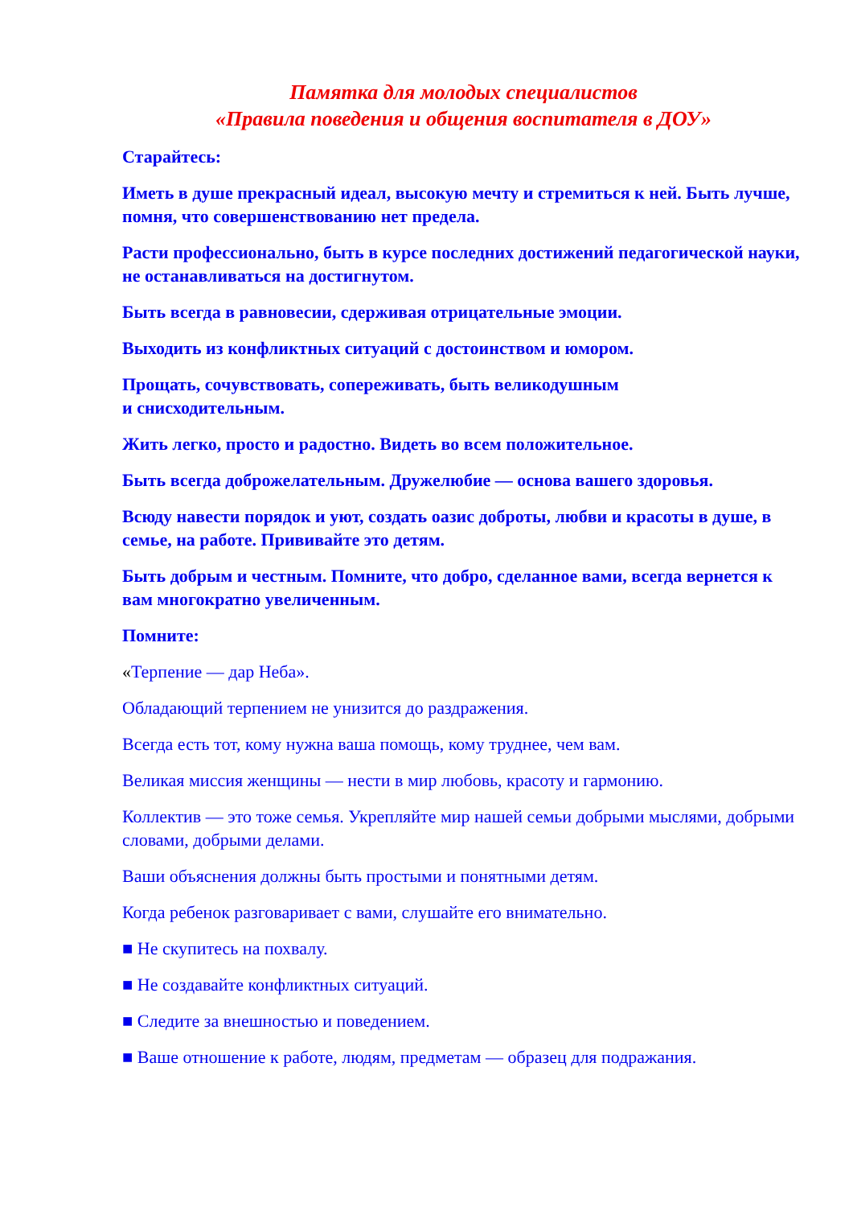Памятка для молодых специалистов
«Правила поведения и общения воспитателя в ДОУ»
Старайтесь:
Иметь в душе прекрасный идеал, высокую мечту и стремиться к ней. Быть лучше, помня, что совершенствованию нет предела.
Расти профессионально, быть в курсе последних достижений педагогической науки, не останавливаться на достигнутом.
Быть всегда в равновесии, сдерживая отрицательные эмоции.
Выходить из конфликтных ситуаций с достоинством и юмором.
Прощать, сочувствовать, сопереживать, быть великодушным
и снисходительным.
Жить легко, просто и радостно. Видеть во всем положительное.
Быть всегда доброжелательным. Дружелюбие — основа вашего здоровья.
Всюду навести порядок и уют, создать оазис доброты, любви и красоты в душе, в семье, на работе. Прививайте это детям.
Быть добрым и честным. Помните, что добро, сделанное вами, всегда вернется к вам многократно увеличенным.
Помните:
«Терпение — дар Неба».
Обладающий терпением не унизится до раздражения.
Всегда есть тот, кому нужна ваша помощь, кому труднее, чем вам.
Великая миссия женщины — нести в мир любовь, красоту и гармонию.
Коллектив — это тоже семья. Укрепляйте мир нашей семьи добрыми мыслями, добрыми словами, добрыми делами.
Ваши объяснения должны быть простыми и понятными детям.
Когда ребенок разговаривает с вами, слушайте его внимательно.
■ Не скупитесь на похвалу.
■ Не создавайте конфликтных ситуаций.
■ Следите за внешностью и поведением.
■ Ваше отношение к работе, людям, предметам — образец для подражания.